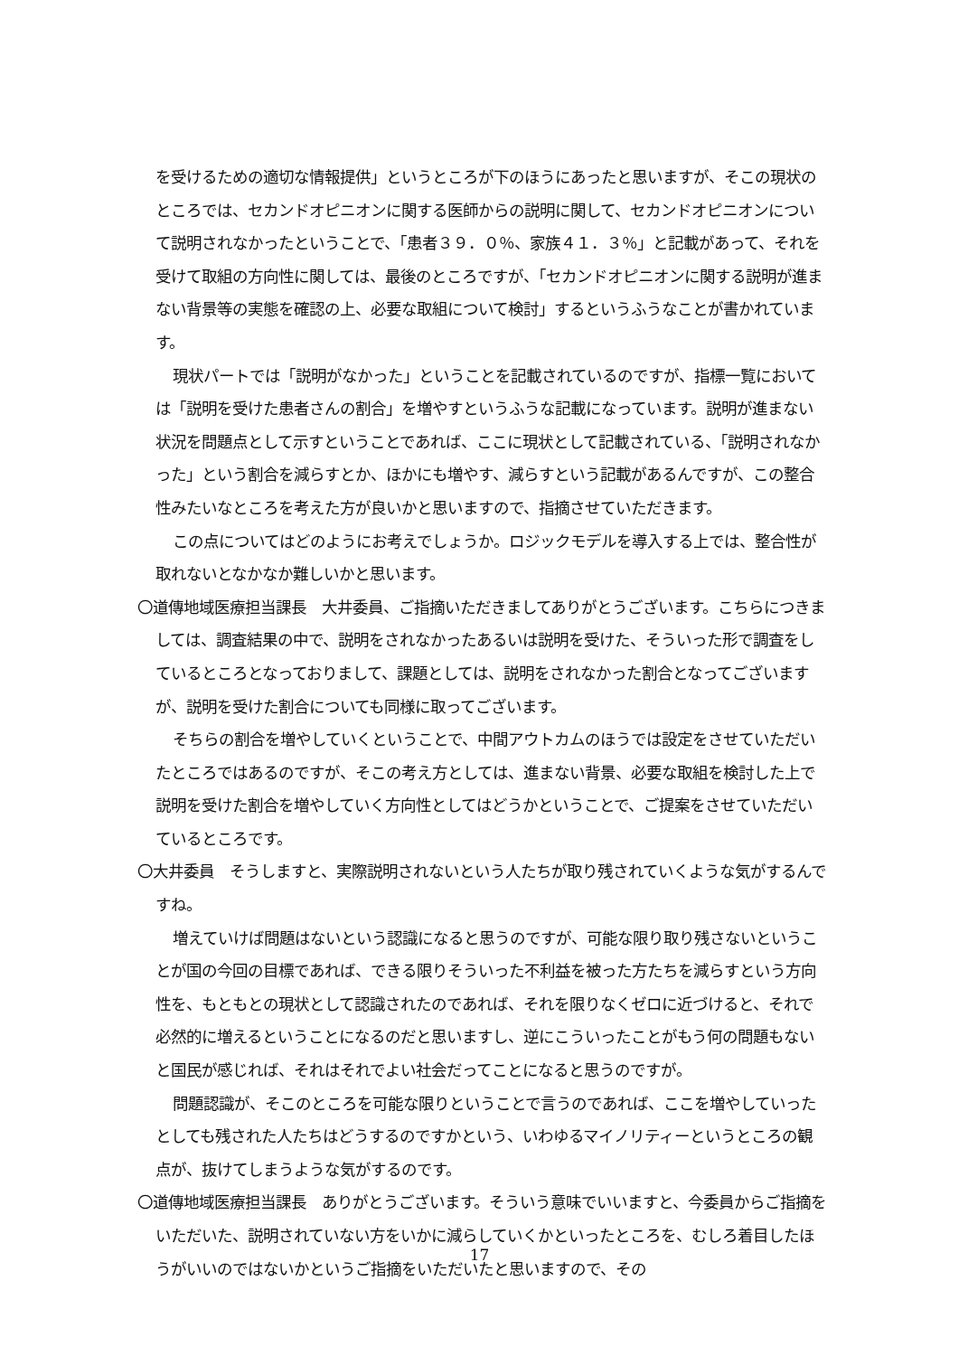を受けるための適切な情報提供」というところが下のほうにあったと思いますが、そこの現状のところでは、セカンドオピニオンに関する医師からの説明に関して、セカンドオピニオンについて説明されなかったということで、「患者３９．０％、家族４１．３％」と記載があって、それを受けて取組の方向性に関しては、最後のところですが、「セカンドオピニオンに関する説明が進まない背景等の実態を確認の上、必要な取組について検討」するというふうなことが書かれています。
現状パートでは「説明がなかった」ということを記載されているのですが、指標一覧においては「説明を受けた患者さんの割合」を増やすというふうな記載になっています。説明が進まない状況を問題点として示すということであれば、ここに現状として記載されている、「説明されなかった」という割合を減らすとか、ほかにも増やす、減らすという記載があるんですが、この整合性みたいなところを考えた方が良いかと思いますので、指摘させていただきます。
この点についてはどのようにお考えでしょうか。ロジックモデルを導入する上では、整合性が取れないとなかなか難しいかと思います。
〇道傳地域医療担当課長　大井委員、ご指摘いただきましてありがとうございます。こちらにつきましては、調査結果の中で、説明をされなかったあるいは説明を受けた、そういった形で調査をしているところとなっておりまして、課題としては、説明をされなかった割合となってございますが、説明を受けた割合についても同様に取ってございます。
そちらの割合を増やしていくということで、中間アウトカムのほうでは設定をさせていただいたところではあるのですが、そこの考え方としては、進まない背景、必要な取組を検討した上で説明を受けた割合を増やしていく方向性としてはどうかということで、ご提案をさせていただいているところです。
〇大井委員　そうしますと、実際説明されないという人たちが取り残されていくような気がするんですね。
増えていけば問題はないという認識になると思うのですが、可能な限り取り残さないということが国の今回の目標であれば、できる限りそういった不利益を被った方たちを減らすという方向性を、もともとの現状として認識されたのであれば、それを限りなくゼロに近づけると、それで必然的に増えるということになるのだと思いますし、逆にこういったことがもう何の問題もないと国民が感じれば、それはそれでよい社会だってことになると思うのですが。
問題認識が、そこのところを可能な限りということで言うのであれば、ここを増やしていったとしても残された人たちはどうするのですかという、いわゆるマイノリティーというところの観点が、抜けてしまうような気がするのです。
〇道傳地域医療担当課長　ありがとうございます。そういう意味でいいますと、今委員からご指摘をいただいた、説明されていない方をいかに減らしていくかといったところを、むしろ着目したほうがいいのではないかというご指摘をいただいたと思いますので、その
17